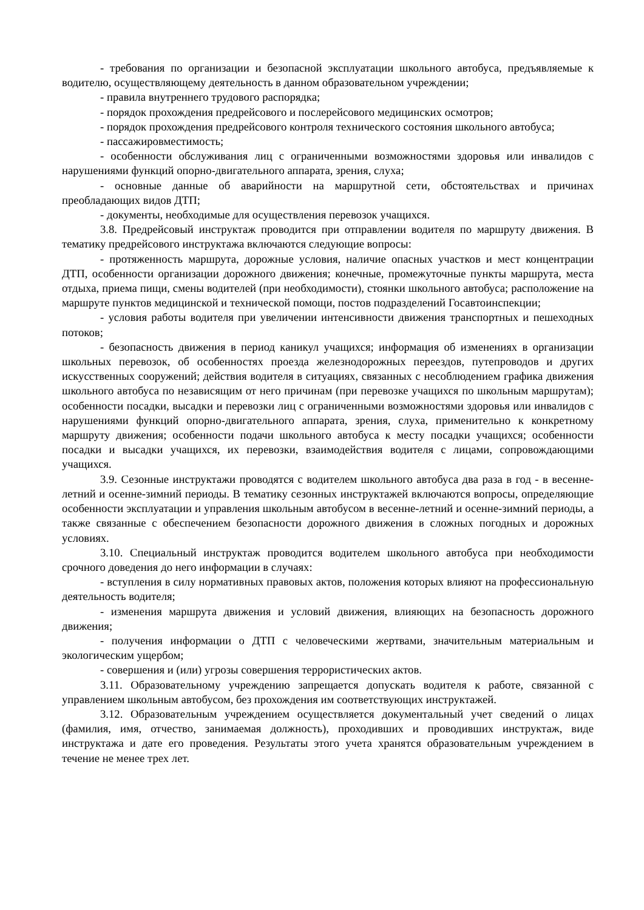- требования по организации и безопасной эксплуатации школьного автобуса, предъявляемые к водителю, осуществляющему деятельность в данном образовательном учреждении;
- правила внутреннего трудового распорядка;
- порядок прохождения предрейсового и послерейсового медицинских осмотров;
- порядок прохождения предрейсового контроля технического состояния школьного автобуса;
- пассажировместимость;
- особенности обслуживания лиц с ограниченными возможностями здоровья или инвалидов с нарушениями функций опорно-двигательного аппарата, зрения, слуха;
- основные данные об аварийности на маршрутной сети, обстоятельствах и причинах преобладающих видов ДТП;
- документы, необходимые для осуществления перевозок учащихся.
3.8. Предрейсовый инструктаж проводится при отправлении водителя по маршруту движения. В тематику предрейсового инструктажа включаются следующие вопросы:
- протяженность маршрута, дорожные условия, наличие опасных участков и мест концентрации ДТП, особенности организации дорожного движения; конечные, промежуточные пункты маршрута, места отдыха, приема пищи, смены водителей (при необходимости), стоянки школьного автобуса; расположение на маршруте пунктов медицинской и технической помощи, постов подразделений Госавтоинспекции;
- условия работы водителя при увеличении интенсивности движения транспортных и пешеходных потоков;
- безопасность движения в период каникул учащихся; информация об изменениях в организации школьных перевозок, об особенностях проезда железнодорожных переездов, путепроводов и других искусственных сооружений; действия водителя в ситуациях, связанных с несоблюдением графика движения школьного автобуса по независящим от него причинам (при перевозке учащихся по школьным маршрутам); особенности посадки, высадки и перевозки лиц с ограниченными возможностями здоровья или инвалидов с нарушениями функций опорно-двигательного аппарата, зрения, слуха, применительно к конкретному маршруту движения; особенности подачи школьного автобуса к месту посадки учащихся; особенности посадки и высадки учащихся, их перевозки, взаимодействия водителя с лицами, сопровождающими учащихся.
3.9. Сезонные инструктажи проводятся с водителем школьного автобуса два раза в год - в весенне-летний и осенне-зимний периоды. В тематику сезонных инструктажей включаются вопросы, определяющие особенности эксплуатации и управления школьным автобусом в весенне-летний и осенне-зимний периоды, а также связанные с обеспечением безопасности дорожного движения в сложных погодных и дорожных условиях.
3.10. Специальный инструктаж проводится водителем школьного автобуса при необходимости срочного доведения до него информации в случаях:
- вступления в силу нормативных правовых актов, положения которых влияют на профессиональную деятельность водителя;
- изменения маршрута движения и условий движения, влияющих на безопасность дорожного движения;
- получения информации о ДТП с человеческими жертвами, значительным материальным и экологическим ущербом;
- совершения и (или) угрозы совершения террористических актов.
3.11. Образовательному учреждению запрещается допускать водителя к работе, связанной с управлением школьным автобусом, без прохождения им соответствующих инструктажей.
3.12. Образовательным учреждением осуществляется документальный учет сведений о лицах (фамилия, имя, отчество, занимаемая должность), проходивших и проводивших инструктаж, виде инструктажа и дате его проведения. Результаты этого учета хранятся образовательным учреждением в течение не менее трех лет.